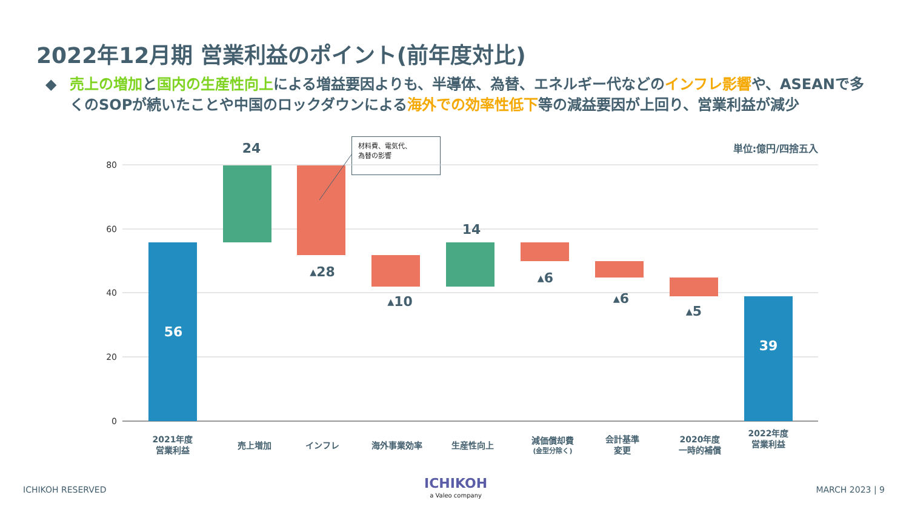2022年12月期 営業利益のポイント(前年度対比)
◆ 売上の増加と国内の生産性向上による増益要因よりも、半導体、為替、エネルギー代などのインフレ影響や、ASEANで多くのSOPが続いたことや中国のロックダウンによる海外での効率性低下等の減益要因が上回り、営業利益が減少
単位:億円/四捨五入
材料費、電気代、
為替の影響
80
60
40
20
0
24
▴28
▴10
14
▴6
▴6
▴5
56
39
2021年度
営業利益
売上増加
インフレ
海外事業効率
生産性向上
減価償却費
(金型分除く)
会計基準
変更
2020年度
一時的補償
2022年度
営業利益
ICHIKOH RESERVED ICHIKOH
a Valeo company
MARCH 2023 | 9